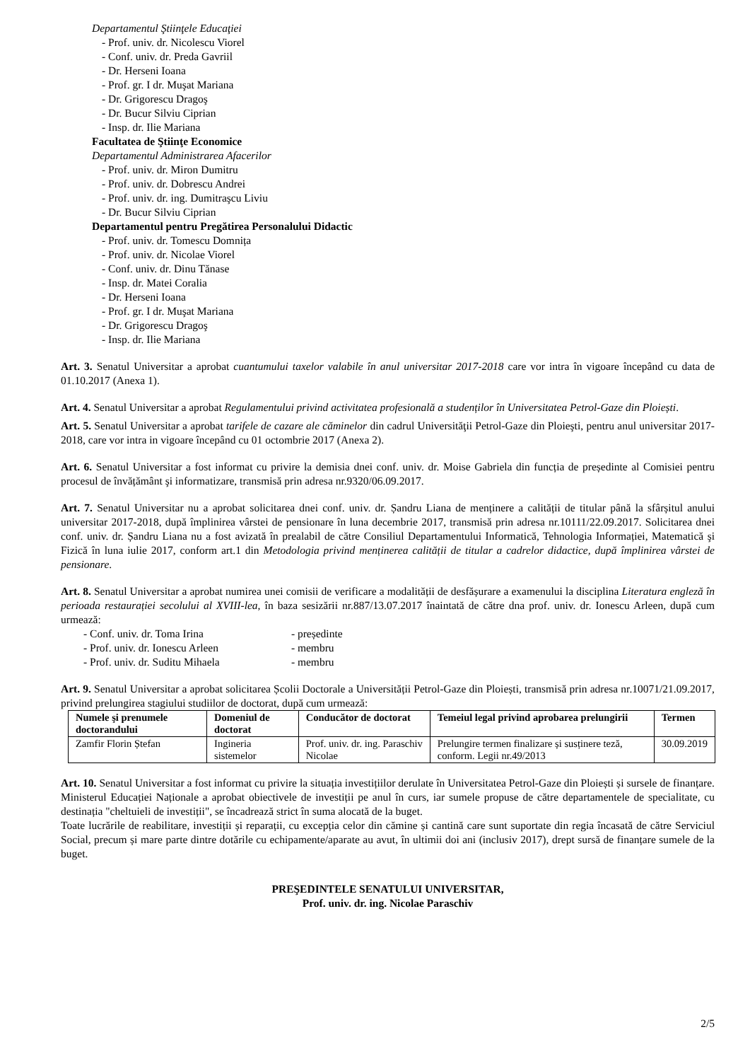Departamentul Ştiinţele Educaţiei
- Prof. univ. dr. Nicolescu Viorel
- Conf. univ. dr. Preda Gavriil
- Dr. Herseni Ioana
- Prof. gr. I dr. Muşat Mariana
- Dr. Grigorescu Dragoş
- Dr. Bucur Silviu Ciprian
- Insp. dr. Ilie Mariana
Facultatea de Ştiinţe Economice
Departamentul Administrarea Afacerilor
- Prof. univ. dr. Miron Dumitru
- Prof. univ. dr. Dobrescu Andrei
- Prof. univ. dr. ing. Dumitraşcu Liviu
- Dr. Bucur Silviu Ciprian
Departamentul pentru Pregătirea Personalului Didactic
- Prof. univ. dr. Tomescu Domnița
- Prof. univ. dr. Nicolae Viorel
- Conf. univ. dr. Dinu Tănase
- Insp. dr. Matei Coralia
- Dr. Herseni Ioana
- Prof. gr. I dr. Muşat Mariana
- Dr. Grigorescu Dragoş
- Insp. dr. Ilie Mariana
Art. 3. Senatul Universitar a aprobat cuantumului taxelor valabile în anul universitar 2017-2018 care vor intra în vigoare începând cu data de 01.10.2017 (Anexa 1).
Art. 4. Senatul Universitar a aprobat Regulamentului privind activitatea profesională a studenților în Universitatea Petrol-Gaze din Ploiești.
Art. 5. Senatul Universitar a aprobat tarifele de cazare ale căminelor din cadrul Universităţii Petrol-Gaze din Ploieşti, pentru anul universitar 2017-2018, care vor intra in vigoare începând cu 01 octombrie 2017 (Anexa 2).
Art. 6. Senatul Universitar a fost informat cu privire la demisia dnei conf. univ. dr. Moise Gabriela din funcția de președinte al Comisiei pentru procesul de învățământ şi informatizare, transmisă prin adresa nr.9320/06.09.2017.
Art. 7. Senatul Universitar nu a aprobat solicitarea dnei conf. univ. dr. Șandru Liana de menținere a calității de titular până la sfârșitul anului universitar 2017-2018, după împlinirea vârstei de pensionare în luna decembrie 2017, transmisă prin adresa nr.10111/22.09.2017. Solicitarea dnei conf. univ. dr. Șandru Liana nu a fost avizată în prealabil de către Consiliul Departamentului Informatică, Tehnologia Informației, Matematică şi Fizică în luna iulie 2017, conform art.1 din Metodologia privind menținerea calității de titular a cadrelor didactice, după împlinirea vârstei de pensionare.
Art. 8. Senatul Universitar a aprobat numirea unei comisii de verificare a modalității de desfășurare a examenului la disciplina Literatura engleză în perioada restaurației secolului al XVIII-lea, în baza sesizării nr.887/13.07.2017 înaintată de către dna prof. univ. dr. Ionescu Arleen, după cum urmează:
- Conf. univ. dr. Toma Irina - președinte
- Prof. univ. dr. Ionescu Arleen - membru
- Prof. univ. dr. Suditu Mihaela - membru
Art. 9. Senatul Universitar a aprobat solicitarea Școlii Doctorale a Universității Petrol-Gaze din Ploiești, transmisă prin adresa nr.10071/21.09.2017, privind prelungirea stagiului studiilor de doctorat, după cum urmează:
| Numele şi prenumele doctorandului | Domeniul de doctorat | Conducător de doctorat | Temeiul legal privind aprobarea prelungirii | Termen |
| --- | --- | --- | --- | --- |
| Zamfir Florin Ștefan | Ingineria sistemelor | Prof. univ. dr. ing. Paraschiv Nicolae | Prelungire termen finalizare și susținere teză, conform. Legii nr.49/2013 | 30.09.2019 |
Art. 10. Senatul Universitar a fost informat cu privire la situația investițiilor derulate în Universitatea Petrol-Gaze din Ploiești și sursele de finanțare. Ministerul Educației Naționale a aprobat obiectivele de investiții pe anul în curs, iar sumele propuse de către departamentele de specialitate, cu destinația "cheltuieli de investiții", se încadrează strict în suma alocată de la buget.
Toate lucrările de reabilitare, investiții și reparații, cu excepția celor din cămine și cantină care sunt suportate din regia încasată de către Serviciul Social, precum și mare parte dintre dotările cu echipamente/aparate au avut, în ultimii doi ani (inclusiv 2017), drept sursă de finanțare sumele de la buget.
PREŞEDINTELE SENATULUI UNIVERSITAR,
Prof. univ. dr. ing. Nicolae Paraschiv
2/5